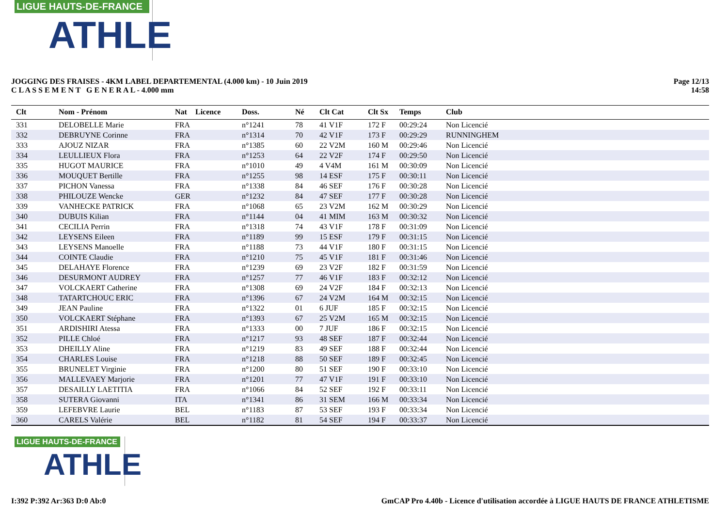LIGUE HAUTS-DE-FRANCE
ATHLE
JOGGING DES FRAISES - 4KM LABEL DEPARTEMENTAL (4.000 km) - 10 Juin 2019
C L A S S E M E N T G E N E R A L - 4.000 mm
Page 12/13
14:58
| Clt | Nom - Prénom | Nat | Licence | Doss. | Né | Clt Cat | Clt Sx | Temps | Club |
| --- | --- | --- | --- | --- | --- | --- | --- | --- | --- |
| 331 | DELOBELLE Marie | FRA | | n°1241 | 78 | 41 V1F | 172 F | 00:29:24 | Non Licencié |
| 332 | DEBRUYNE Corinne | FRA | | n°1314 | 70 | 42 V1F | 173 F | 00:29:29 | RUNNINGHEM |
| 333 | AJOUZ NIZAR | FRA | | n°1385 | 60 | 22 V2M | 160 M | 00:29:46 | Non Licencié |
| 334 | LEULLIEUX Flora | FRA | | n°1253 | 64 | 22 V2F | 174 F | 00:29:50 | Non Licencié |
| 335 | HUGOT MAURICE | FRA | | n°1010 | 49 | 4 V4M | 161 M | 00:30:09 | Non Licencié |
| 336 | MOUQUET Bertille | FRA | | n°1255 | 98 | 14 ESF | 175 F | 00:30:11 | Non Licencié |
| 337 | PICHON Vanessa | FRA | | n°1338 | 84 | 46 SEF | 176 F | 00:30:28 | Non Licencié |
| 338 | PHILOUZE Wencke | GER | | n°1232 | 84 | 47 SEF | 177 F | 00:30:28 | Non Licencié |
| 339 | VANHECKE PATRICK | FRA | | n°1068 | 65 | 23 V2M | 162 M | 00:30:29 | Non Licencié |
| 340 | DUBUIS Kilian | FRA | | n°1144 | 04 | 41 MIM | 163 M | 00:30:32 | Non Licencié |
| 341 | CECILIA Perrin | FRA | | n°1318 | 74 | 43 V1F | 178 F | 00:31:09 | Non Licencié |
| 342 | LEYSENS Eileen | FRA | | n°1189 | 99 | 15 ESF | 179 F | 00:31:15 | Non Licencié |
| 343 | LEYSENS Manoelle | FRA | | n°1188 | 73 | 44 V1F | 180 F | 00:31:15 | Non Licencié |
| 344 | COINTE Claudie | FRA | | n°1210 | 75 | 45 V1F | 181 F | 00:31:46 | Non Licencié |
| 345 | DELAHAYE Florence | FRA | | n°1239 | 69 | 23 V2F | 182 F | 00:31:59 | Non Licencié |
| 346 | DESURMONT AUDREY | FRA | | n°1257 | 77 | 46 V1F | 183 F | 00:32:12 | Non Licencié |
| 347 | VOLCKAERT Catherine | FRA | | n°1308 | 69 | 24 V2F | 184 F | 00:32:13 | Non Licencié |
| 348 | TATARTCHOUC ERIC | FRA | | n°1396 | 67 | 24 V2M | 164 M | 00:32:15 | Non Licencié |
| 349 | JEAN Pauline | FRA | | n°1322 | 01 | 6 JUF | 185 F | 00:32:15 | Non Licencié |
| 350 | VOLCKAERT Stéphane | FRA | | n°1393 | 67 | 25 V2M | 165 M | 00:32:15 | Non Licencié |
| 351 | ARDISHIRI Atessa | FRA | | n°1333 | 00 | 7 JUF | 186 F | 00:32:15 | Non Licencié |
| 352 | PILLE Chloé | FRA | | n°1217 | 93 | 48 SEF | 187 F | 00:32:44 | Non Licencié |
| 353 | DHEILLY Aline | FRA | | n°1219 | 83 | 49 SEF | 188 F | 00:32:44 | Non Licencié |
| 354 | CHARLES Louise | FRA | | n°1218 | 88 | 50 SEF | 189 F | 00:32:45 | Non Licencié |
| 355 | BRUNELET Virginie | FRA | | n°1200 | 80 | 51 SEF | 190 F | 00:33:10 | Non Licencié |
| 356 | MALLEVAEY Marjorie | FRA | | n°1201 | 77 | 47 V1F | 191 F | 00:33:10 | Non Licencié |
| 357 | DESAILLY LAETITIA | FRA | | n°1066 | 84 | 52 SEF | 192 F | 00:33:11 | Non Licencié |
| 358 | SUTERA Giovanni | ITA | | n°1341 | 86 | 31 SEM | 166 M | 00:33:34 | Non Licencié |
| 359 | LEFEBVRE Laurie | BEL | | n°1183 | 87 | 53 SEF | 193 F | 00:33:34 | Non Licencié |
| 360 | CARELS Valérie | BEL | | n°1182 | 81 | 54 SEF | 194 F | 00:33:37 | Non Licencié |
LIGUE HAUTS-DE-FRANCE
ATHLE
I:392 P:392 Ar:363 D:0 Ab:0 GmCAP Pro 4.40b - Licence d'utilisation accordée à LIGUE HAUTS DE FRANCE ATHLETISME